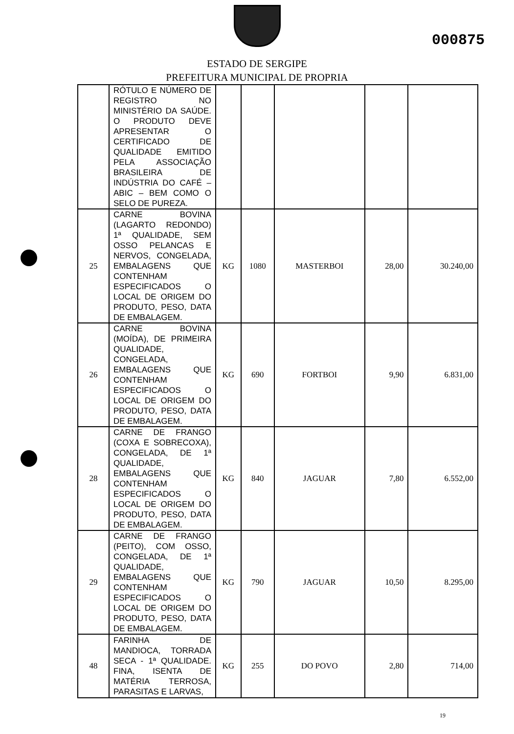000875
ESTADO DE SERGIPE
PREFEITURA MUNICIPAL DE PROPRIA
| | RÓTULO E NÚMERO DE REGISTRO NO MINISTÉRIO DA SAÚDE. O PRODUTO DEVE APRESENTAR O CERTIFICADO DE QUALIDADE EMITIDO PELA ASSOCIAÇÃO BRASILEIRA DE INDÚSTRIA DO CAFÉ – ABIC – BEM COMO O SELO DE PUREZA. | | | | | |
| 25 | CARNE BOVINA (LAGARTO REDONDO) 1ª QUALIDADE, SEM OSSO PELANCAS E NERVOS, CONGELADA, EMBALAGENS QUE CONTENHAM ESPECIFICADOS O LOCAL DE ORIGEM DO PRODUTO, PESO, DATA DE EMBALAGEM. | KG | 1080 | MASTERBOI | 28,00 | 30.240,00 |
| 26 | CARNE BOVINA (MOÍDA), DE PRIMEIRA QUALIDADE, CONGELADA, EMBALAGENS QUE CONTENHAM ESPECIFICADOS O LOCAL DE ORIGEM DO PRODUTO, PESO, DATA DE EMBALAGEM. | KG | 690 | FORTBOI | 9,90 | 6.831,00 |
| 28 | CARNE DE FRANGO (COXA E SOBRECOXA), CONGELADA, DE 1ª QUALIDADE, EMBALAGENS QUE CONTENHAM ESPECIFICADOS O LOCAL DE ORIGEM DO PRODUTO, PESO, DATA DE EMBALAGEM. | KG | 840 | JAGUAR | 7,80 | 6.552,00 |
| 29 | CARNE DE FRANGO (PEITO), COM OSSO, CONGELADA, DE 1ª QUALIDADE, EMBALAGENS QUE CONTENHAM ESPECIFICADOS O LOCAL DE ORIGEM DO PRODUTO, PESO, DATA DE EMBALAGEM. | KG | 790 | JAGUAR | 10,50 | 8.295,00 |
| 48 | FARINHA DE MANDIOCA, TORRADA SECA - 1ª QUALIDADE. FINA, ISENTA DE MATÉRIA TERROSA, PARASITAS E LARVAS, | KG | 255 | DO POVO | 2,80 | 714,00 |
19